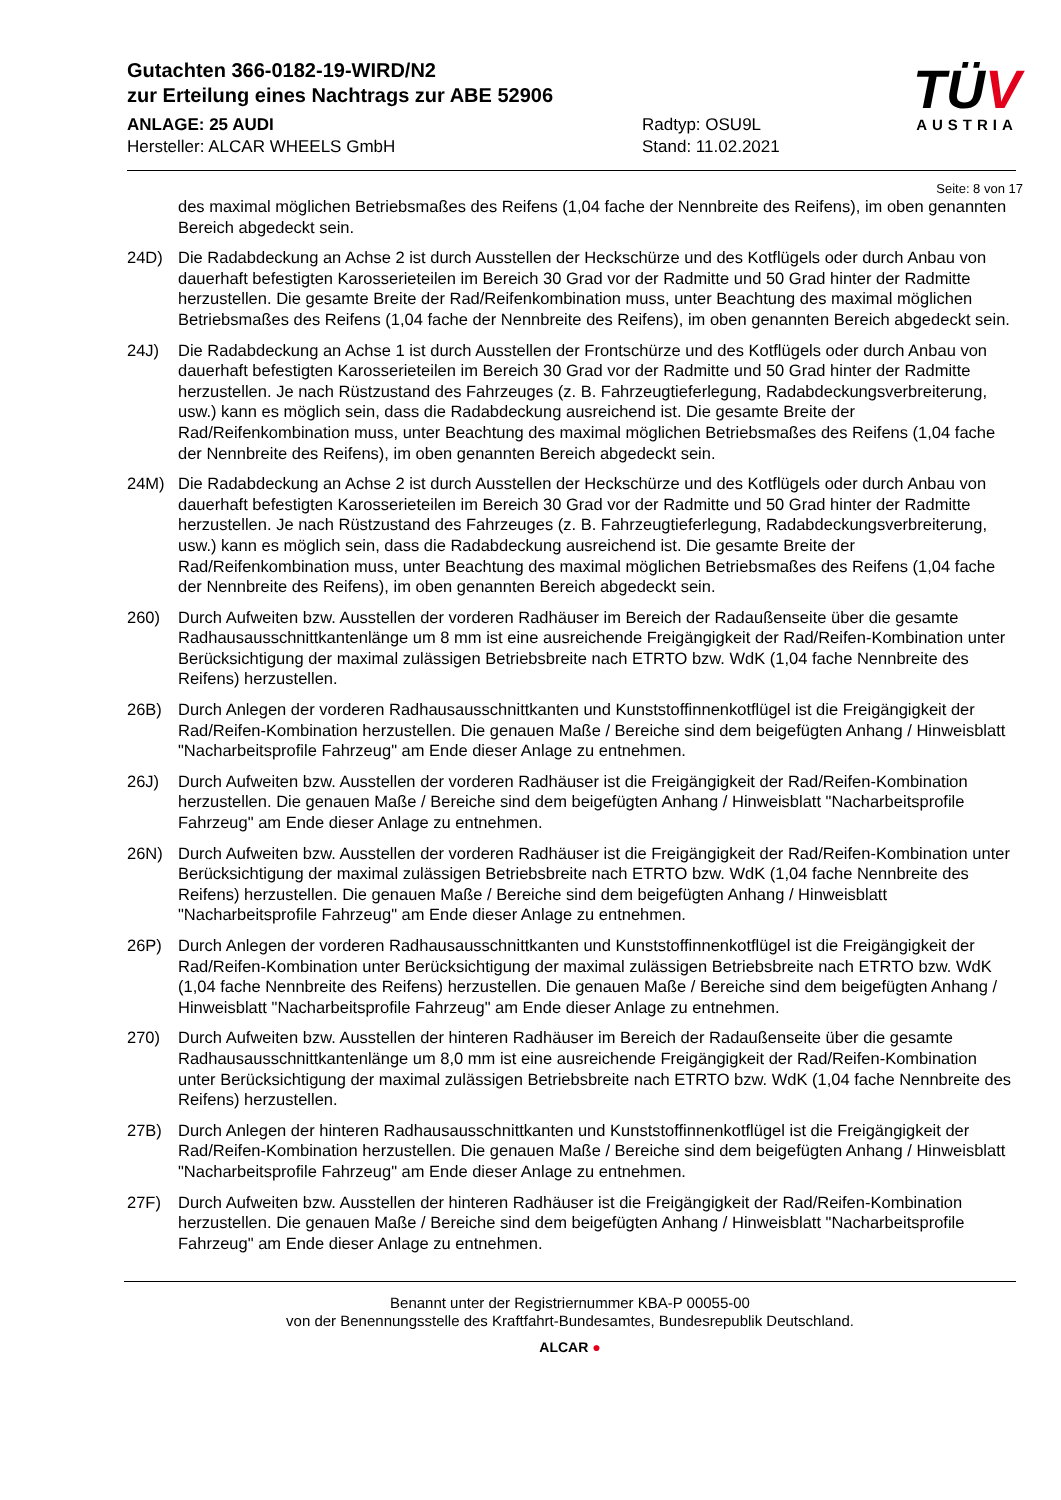Gutachten 366-0182-19-WIRD/N2
zur Erteilung eines Nachtrags zur ABE 52906
ANLAGE: 25 AUDI Radtyp: OSU9L
Hersteller: ALCAR WHEELS GmbH Stand: 11.02.2021
TÜV
AUSTRIA
Seite: 8 von 17
des maximal möglichen Betriebsmaßes des Reifens (1,04 fache der Nennbreite des Reifens), im oben genannten Bereich abgedeckt sein.
24D) Die Radabdeckung an Achse 2 ist durch Ausstellen der Heckschürze und des Kotflügels oder durch Anbau von dauerhaft befestigten Karosserieteilen im Bereich 30 Grad vor der Radmitte und 50 Grad hinter der Radmitte herzustellen. Die gesamte Breite der Rad/Reifenkombination muss, unter Beachtung des maximal möglichen Betriebsmaßes des Reifens (1,04 fache der Nennbreite des Reifens), im oben genannten Bereich abgedeckt sein.
24J) Die Radabdeckung an Achse 1 ist durch Ausstellen der Frontschürze und des Kotflügels oder durch Anbau von dauerhaft befestigten Karosserieteilen im Bereich 30 Grad vor der Radmitte und 50 Grad hinter der Radmitte herzustellen. Je nach Rüstzustand des Fahrzeuges (z. B. Fahrzeugtieferlegung, Radabdeckungsverbreiterung, usw.) kann es möglich sein, dass die Radabdeckung ausreichend ist. Die gesamte Breite der Rad/Reifenkombination muss, unter Beachtung des maximal möglichen Betriebsmaßes des Reifens (1,04 fache der Nennbreite des Reifens), im oben genannten Bereich abgedeckt sein.
24M) Die Radabdeckung an Achse 2 ist durch Ausstellen der Heckschürze und des Kotflügels oder durch Anbau von dauerhaft befestigten Karosserieteilen im Bereich 30 Grad vor der Radmitte und 50 Grad hinter der Radmitte herzustellen. Je nach Rüstzustand des Fahrzeuges (z. B. Fahrzeugtieferlegung, Radabdeckungsverbreiterung, usw.) kann es möglich sein, dass die Radabdeckung ausreichend ist. Die gesamte Breite der Rad/Reifenkombination muss, unter Beachtung des maximal möglichen Betriebsmaßes des Reifens (1,04 fache der Nennbreite des Reifens), im oben genannten Bereich abgedeckt sein.
260) Durch Aufweiten bzw. Ausstellen der vorderen Radhäuser im Bereich der Radaußenseite über die gesamte Radhausausschnittkantenlänge um 8 mm ist eine ausreichende Freigängigkeit der Rad/Reifen-Kombination unter Berücksichtigung der maximal zulässigen Betriebsbreite nach ETRTO bzw. WdK (1,04 fache Nennbreite des Reifens) herzustellen.
26B) Durch Anlegen der vorderen Radhausausschnittkanten und Kunststoffinnenkotflügel ist die Freigängigkeit der Rad/Reifen-Kombination herzustellen. Die genauen Maße / Bereiche sind dem beigefügten Anhang / Hinweisblatt "Nacharbeitsprofile Fahrzeug" am Ende dieser Anlage zu entnehmen.
26J) Durch Aufweiten bzw. Ausstellen der vorderen Radhäuser ist die Freigängigkeit der Rad/Reifen-Kombination herzustellen. Die genauen Maße / Bereiche sind dem beigefügten Anhang / Hinweisblatt "Nacharbeitsprofile Fahrzeug" am Ende dieser Anlage zu entnehmen.
26N) Durch Aufweiten bzw. Ausstellen der vorderen Radhäuser ist die Freigängigkeit der Rad/Reifen-Kombination unter Berücksichtigung der maximal zulässigen Betriebsbreite nach ETRTO bzw. WdK (1,04 fache Nennbreite des Reifens) herzustellen. Die genauen Maße / Bereiche sind dem beigefügten Anhang / Hinweisblatt "Nacharbeitsprofile Fahrzeug" am Ende dieser Anlage zu entnehmen.
26P) Durch Anlegen der vorderen Radhausausschnittkanten und Kunststoffinnenkotflügel ist die Freigängigkeit der Rad/Reifen-Kombination unter Berücksichtigung der maximal zulässigen Betriebsbreite nach ETRTO bzw. WdK (1,04 fache Nennbreite des Reifens) herzustellen. Die genauen Maße / Bereiche sind dem beigefügten Anhang / Hinweisblatt "Nacharbeitsprofile Fahrzeug" am Ende dieser Anlage zu entnehmen.
270) Durch Aufweiten bzw. Ausstellen der hinteren Radhäuser im Bereich der Radaußenseite über die gesamte Radhausausschnittkantenlänge um 8,0 mm ist eine ausreichende Freigängigkeit der Rad/Reifen-Kombination unter Berücksichtigung der maximal zulässigen Betriebsbreite nach ETRTO bzw. WdK (1,04 fache Nennbreite des Reifens) herzustellen.
27B) Durch Anlegen der hinteren Radhausausschnittkanten und Kunststoffinnenkotflügel ist die Freigängigkeit der Rad/Reifen-Kombination herzustellen. Die genauen Maße / Bereiche sind dem beigefügten Anhang / Hinweisblatt "Nacharbeitsprofile Fahrzeug" am Ende dieser Anlage zu entnehmen.
27F) Durch Aufweiten bzw. Ausstellen der hinteren Radhäuser ist die Freigängigkeit der Rad/Reifen-Kombination herzustellen. Die genauen Maße / Bereiche sind dem beigefügten Anhang / Hinweisblatt "Nacharbeitsprofile Fahrzeug" am Ende dieser Anlage zu entnehmen.
Benannt unter der Registriernummer KBA-P 00055-00
von der Benennungsstelle des Kraftfahrt-Bundesamtes, Bundesrepublik Deutschland.
ALCAR ●